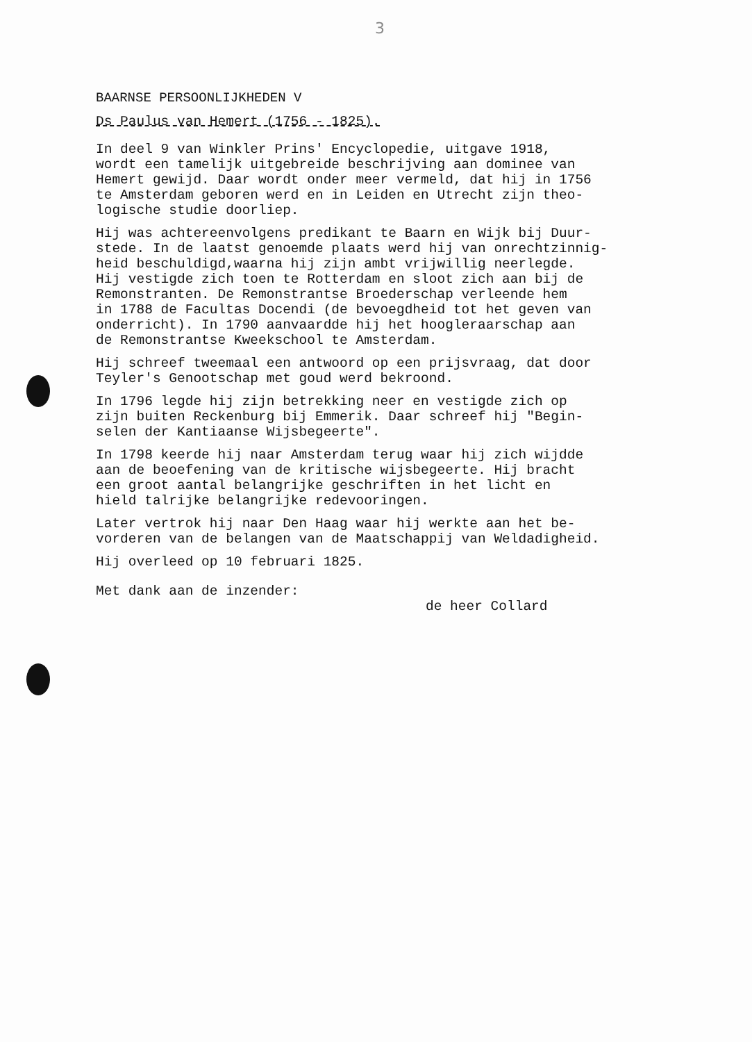3
BAARNSE PERSOONLIJKHEDEN V
Ds Paulus van Hemert (1756 - 1825).
In deel 9 van Winkler Prins' Encyclopedie, uitgave 1918, wordt een tamelijk uitgebreide beschrijving aan dominee van Hemert gewijd. Daar wordt onder meer vermeld, dat hij in 1756 te Amsterdam geboren werd en in Leiden en Utrecht zijn theo- logische studie doorliep.
Hij was achtereenvolgens predikant te Baarn en Wijk bij Duur- stede. In de laatst genoemde plaats werd hij van onrechtzinnig- heid beschuldigd,waarna hij zijn ambt vrijwillig neerlegde. Hij vestigde zich toen te Rotterdam en sloot zich aan bij de Remonstranten. De Remonstrantse Broederschap verleende hem in 1788 de Facultas Docendi (de bevoegdheid tot het geven van onderricht). In 1790 aanvaardde hij het hoogleraarschap aan de Remonstrantse Kweekschool te Amsterdam.
Hij schreef tweemaal een antwoord op een prijsvraag, dat door Teyler's Genootschap met goud werd bekroond.
In 1796 legde hij zijn betrekking neer en vestigde zich op zijn buiten Reckenburg bij Emmerik. Daar schreef hij "Begin- selen der Kantiaanse Wijsbegeerte".
In 1798 keerde hij naar Amsterdam terug waar hij zich wijdde aan de beoefening van de kritische wijsbegeerte. Hij bracht een groot aantal belangrijke geschriften in het licht en hield talrijke belangrijke redevooringen.
Later vertrok hij naar Den Haag waar hij werkte aan het be- vorderen van de belangen van de Maatschappij van Weldadigheid.
Hij overleed op 10 februari 1825.
Met dank aan de inzender:
de heer Collard